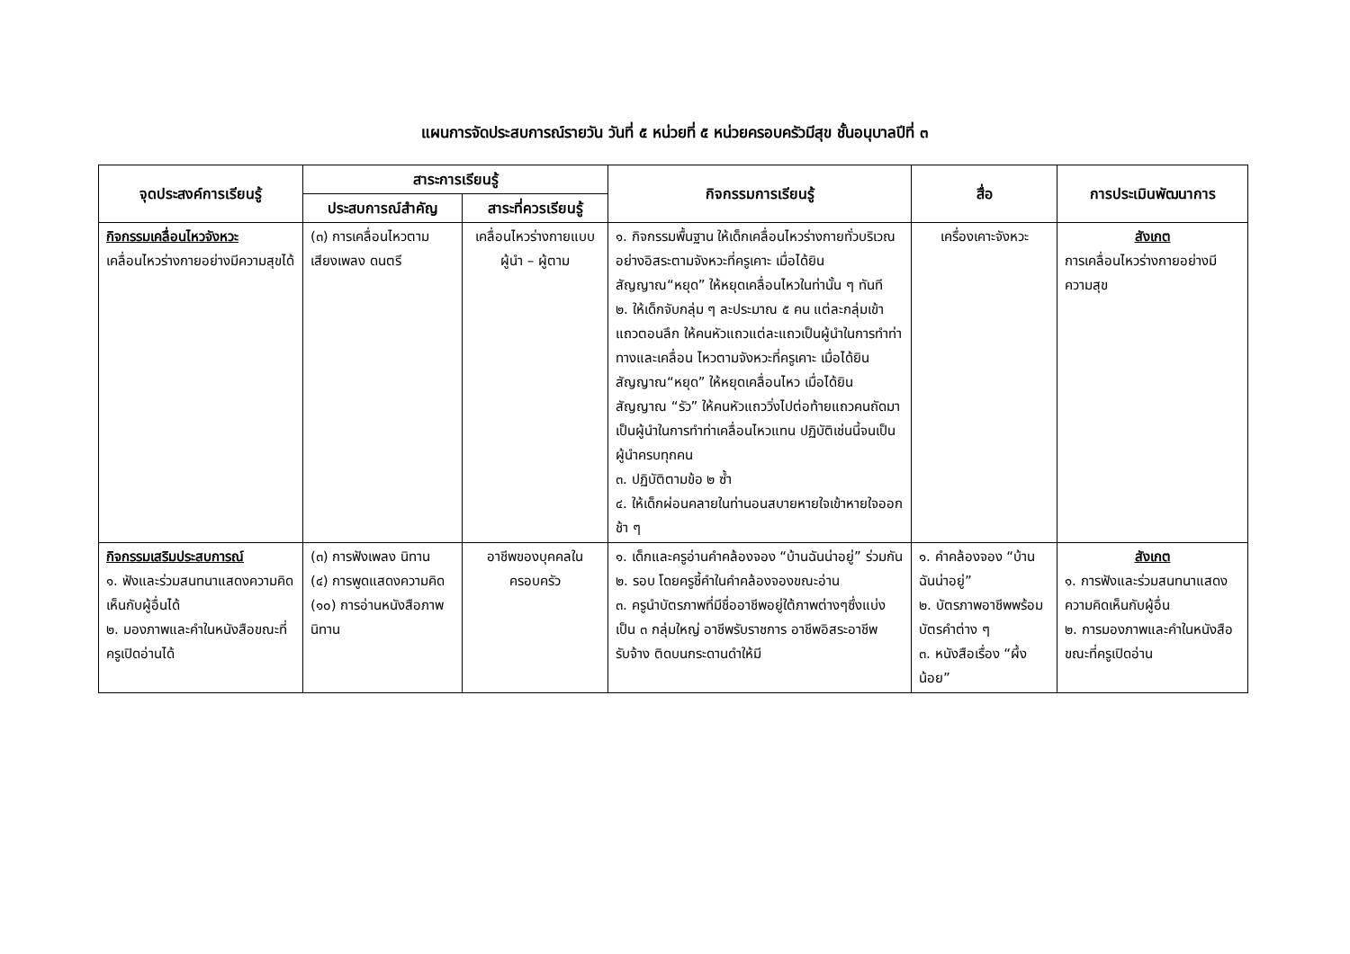แผนการจัดประสบการณ์รายวัน วันที่ ๕ หน่วยที่ ๕ หน่วยครอบครัวมีสุข ชั้นอนุบาลปีที่ ๓
| จุดประสงค์การเรียนรู้ | สาระการเรียนรู้ | | กิจกรรมการเรียนรู้ | สื่อ | การประเมินพัฒนาการ |
| --- | --- | --- | --- | --- | --- |
| | ประสบการณ์สำคัญ | สาระที่ควรเรียนรู้ | | | |
| กิจกรรมเคลื่อนไหวจังหวะ เคลื่อนไหวร่างกายอย่างมีความสุขได้ | (๓) การเคลื่อนไหวตามเสียงเพลง ดนตรี | เคลื่อนไหวร่างกายแบบผู้นำ – ผู้ตาม | ๑. กิจกรรมพื้นฐาน ให้เด็กเคลื่อนไหวร่างกายทั่วบริเวณอย่างอิสระตามจังหวะที่ครูเคาะ เมื่อได้ยินสัญญาณ“หยุด” ให้หยุดเคลื่อนไหวในท่านั้น ๆ ทันที ๒. ให้เด็กจับกลุ่ม ๆ ละประมาณ ๕ คน แต่ละกลุ่มเข้าแถวตอนลึก ให้คนหัวแถวแต่ละแถวเป็นผู้นำในการทำท่าทางและเคลื่อน ไหวตามจังหวะที่ครูเคาะ เมื่อได้ยินสัญญาณ“หยุด” ให้หยุดเคลื่อนไหว เมื่อได้ยินสัญญาณ “รัว” ให้คนหัวแถววิ่งไปต่อท้ายแถวคนถัดมาเป็นผู้นำในการทำท่าเคลื่อนไหวแทน ปฏิบัติเช่นนี้จนเป็นผู้นำครบทุกคน ๓. ปฏิบัติตามข้อ ๒ ซ้ำ ๔. ให้เด็กผ่อนคลายในท่านอนสบายหายใจเข้าหายใจออกช้า ๆ | เครื่องเคาะจังหวะ | สังเกต การเคลื่อนไหวร่างกายอย่างมีความสุข |
| กิจกรรมเสริมประสบการณ์ ๑. ฟังและร่วมสนทนาแสดงความคิดเห็นกับผู้อื่นได้ ๒. มองภาพและคำในหนังสือขณะที่ครูเปิดอ่านได้ | (๓) การฟังเพลง นิทาน (๔) การพูดแสดงความคิด (๑๐) การอ่านหนังสือภาพนิทาน | อาชีพของบุคคลในครอบครัว | ๑. เด็กและครูอ่านคำคล้องจอง “บ้านฉันน่าอยู่” ร่วมกัน ๒. รอบ โดยครูชี้คำในคำคล้องจองขณะอ่าน ๓. ครูนำบัตรภาพที่มีชื่ออาชีพอยู่ใต้ภาพต่างๆซึ่งแบ่งเป็น ๓ กลุ่มใหญ่ อาชีพรับราชการ อาชีพอิสระอาชีพรับจ้าง ติดบนกระดานดำให้มี | ๑. คำคล้องจอง “บ้านฉันน่าอยู่” ๒. บัตรภาพอาชีพพร้อมบัตรคำต่าง ๆ ๓. หนังสือเรื่อง “ผึ้งน้อย” | สังเกต ๑. การฟังและร่วมสนทนาแสดงความคิดเห็นกับผู้อื่น ๒. การมองภาพและคำในหนังสือขณะที่ครูเปิดอ่าน |